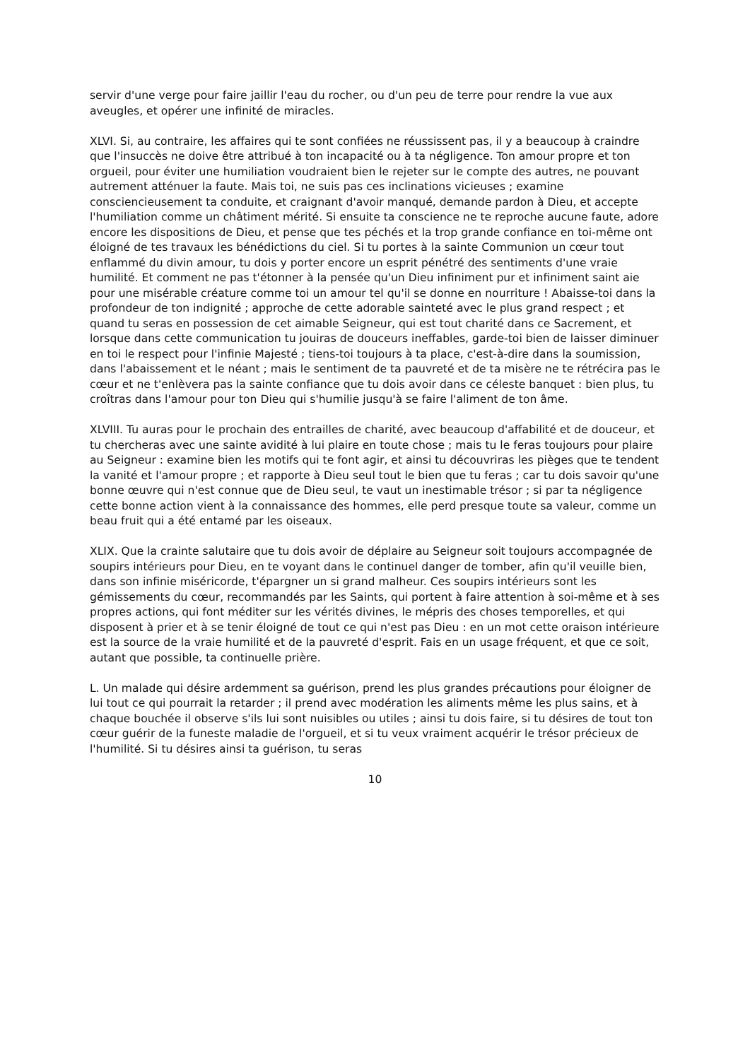servir d'une verge pour faire jaillir l'eau du rocher, ou d'un peu de terre pour rendre la vue aux aveugles, et opérer une infinité de miracles.
XLVI. Si, au contraire, les affaires qui te sont confiées ne réussissent pas, il y a beaucoup à craindre que l'insuccès ne doive être attribué à ton incapacité ou à ta négligence. Ton amour propre et ton orgueil, pour éviter une humiliation voudraient bien le rejeter sur le compte des autres, ne pouvant autrement atténuer la faute. Mais toi, ne suis pas ces inclinations vicieuses ; examine consciencieusement ta conduite, et craignant d'avoir manqué, demande pardon à Dieu, et accepte l'humiliation comme un châtiment mérité. Si ensuite ta conscience ne te reproche aucune faute, adore encore les dispositions de Dieu, et pense que tes péchés et la trop grande confiance en toi-même ont éloigné de tes travaux les bénédictions du ciel. Si tu portes à la sainte Communion un cœur tout enflammé du divin amour, tu dois y porter encore un esprit pénétré des sentiments d'une vraie humilité. Et comment ne pas t'étonner à la pensée qu'un Dieu infiniment pur et infiniment saint aie pour une misérable créature comme toi un amour tel qu'il se donne en nourriture ! Abaisse-toi dans la profondeur de ton indignité ; approche de cette adorable sainteté avec le plus grand respect ; et quand tu seras en possession de cet aimable Seigneur, qui est tout charité dans ce Sacrement, et lorsque dans cette communication tu jouiras de douceurs ineffables, garde-toi bien de laisser diminuer en toi le respect pour l'infinie Majesté ; tiens-toi toujours à ta place, c'est-à-dire dans la soumission, dans l'abaissement et le néant ; mais le sentiment de ta pauvreté et de ta misère ne te rétrécira pas le cœur et ne t'enlèvera pas la sainte confiance que tu dois avoir dans ce céleste banquet : bien plus, tu croîtras dans l'amour pour ton Dieu qui s'humilie jusqu'à se faire l'aliment de ton âme.
XLVIII. Tu auras pour le prochain des entrailles de charité, avec beaucoup d'affabilité et de douceur, et tu chercheras avec une sainte avidité à lui plaire en toute chose ; mais tu le feras toujours pour plaire au Seigneur : examine bien les motifs qui te font agir, et ainsi tu découvriras les pièges que te tendent la vanité et l'amour propre ; et rapporte à Dieu seul tout le bien que tu feras ; car tu dois savoir qu'une bonne œuvre qui n'est connue que de Dieu seul, te vaut un inestimable trésor ; si par ta négligence cette bonne action vient à la connaissance des hommes, elle perd presque toute sa valeur, comme un beau fruit qui a été entamé par les oiseaux.
XLIX. Que la crainte salutaire que tu dois avoir de déplaire au Seigneur soit toujours accompagnée de soupirs intérieurs pour Dieu, en te voyant dans le continuel danger de tomber, afin qu'il veuille bien, dans son infinie miséricorde, t'épargner un si grand malheur. Ces soupirs intérieurs sont les gémissements du cœur, recommandés par les Saints, qui portent à faire attention à soi-même et à ses propres actions, qui font méditer sur les vérités divines, le mépris des choses temporelles, et qui disposent à prier et à se tenir éloigné de tout ce qui n'est pas Dieu : en un mot cette oraison intérieure est la source de la vraie humilité et de la pauvreté d'esprit. Fais en un usage fréquent, et que ce soit, autant que possible, ta continuelle prière.
L. Un malade qui désire ardemment sa guérison, prend les plus grandes précautions pour éloigner de lui tout ce qui pourrait la retarder ; il prend avec modération les aliments même les plus sains, et à chaque bouchée il observe s'ils lui sont nuisibles ou utiles ; ainsi tu dois faire, si tu désires de tout ton cœur guérir de la funeste maladie de l'orgueil, et si tu veux vraiment acquérir le trésor précieux de l'humilité. Si tu désires ainsi ta guérison, tu seras
10